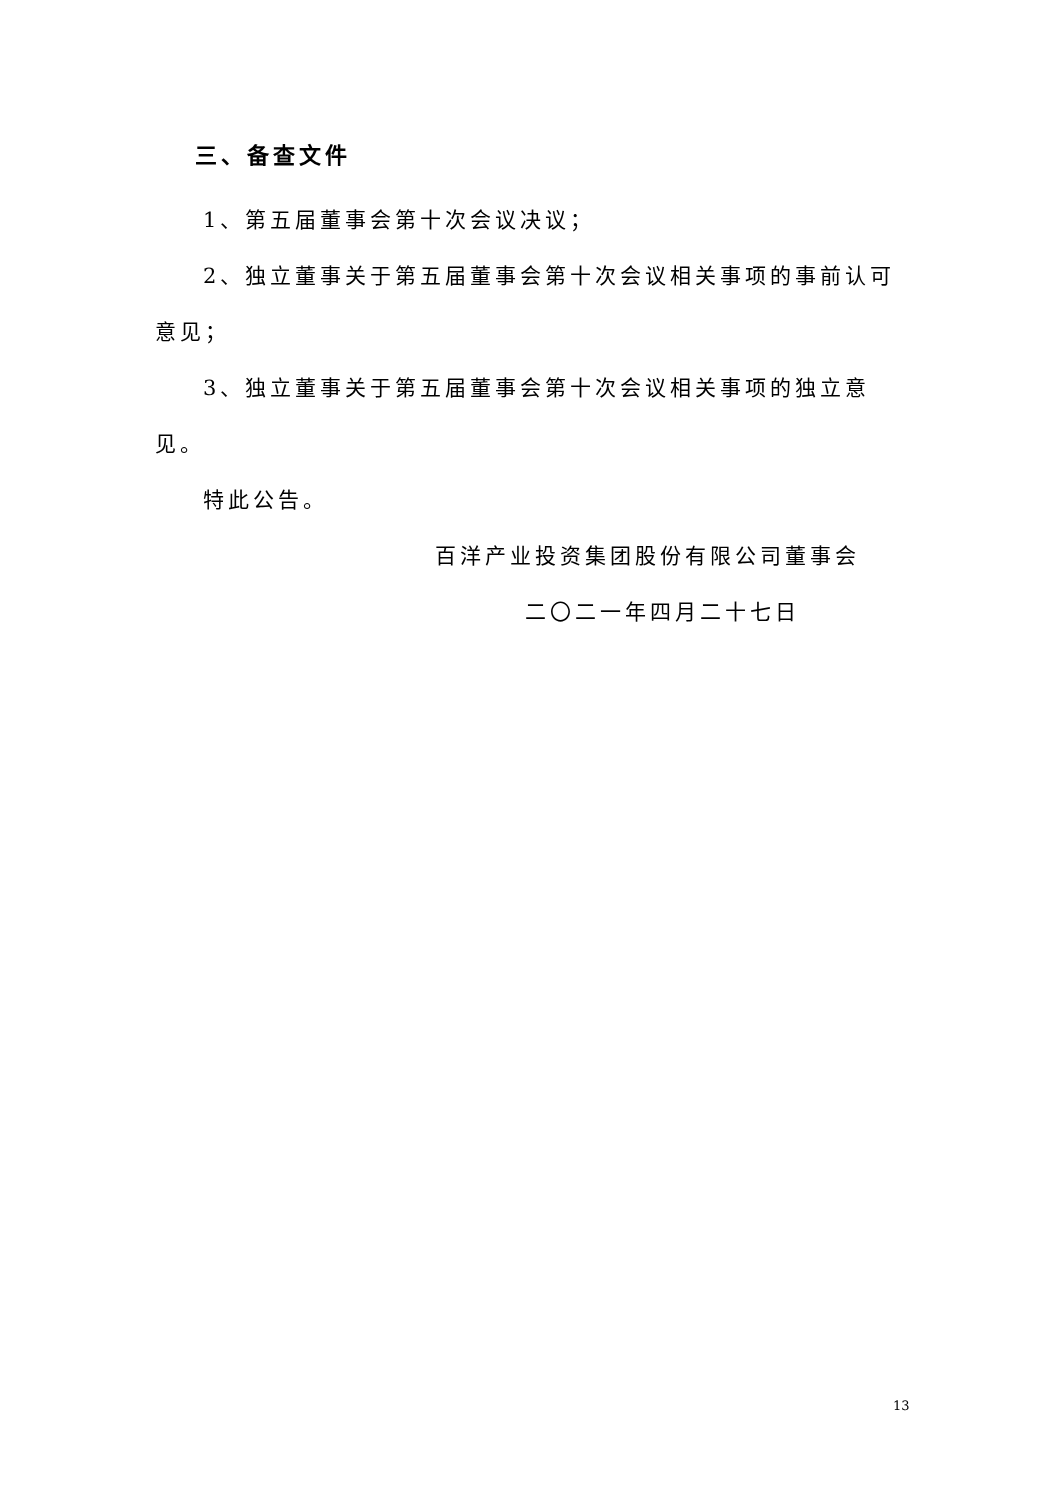三、备查文件
1、第五届董事会第十次会议决议；
2、独立董事关于第五届董事会第十次会议相关事项的事前认可意见；
3、独立董事关于第五届董事会第十次会议相关事项的独立意见。
特此公告。
百洋产业投资集团股份有限公司董事会
二〇二一年四月二十七日
13